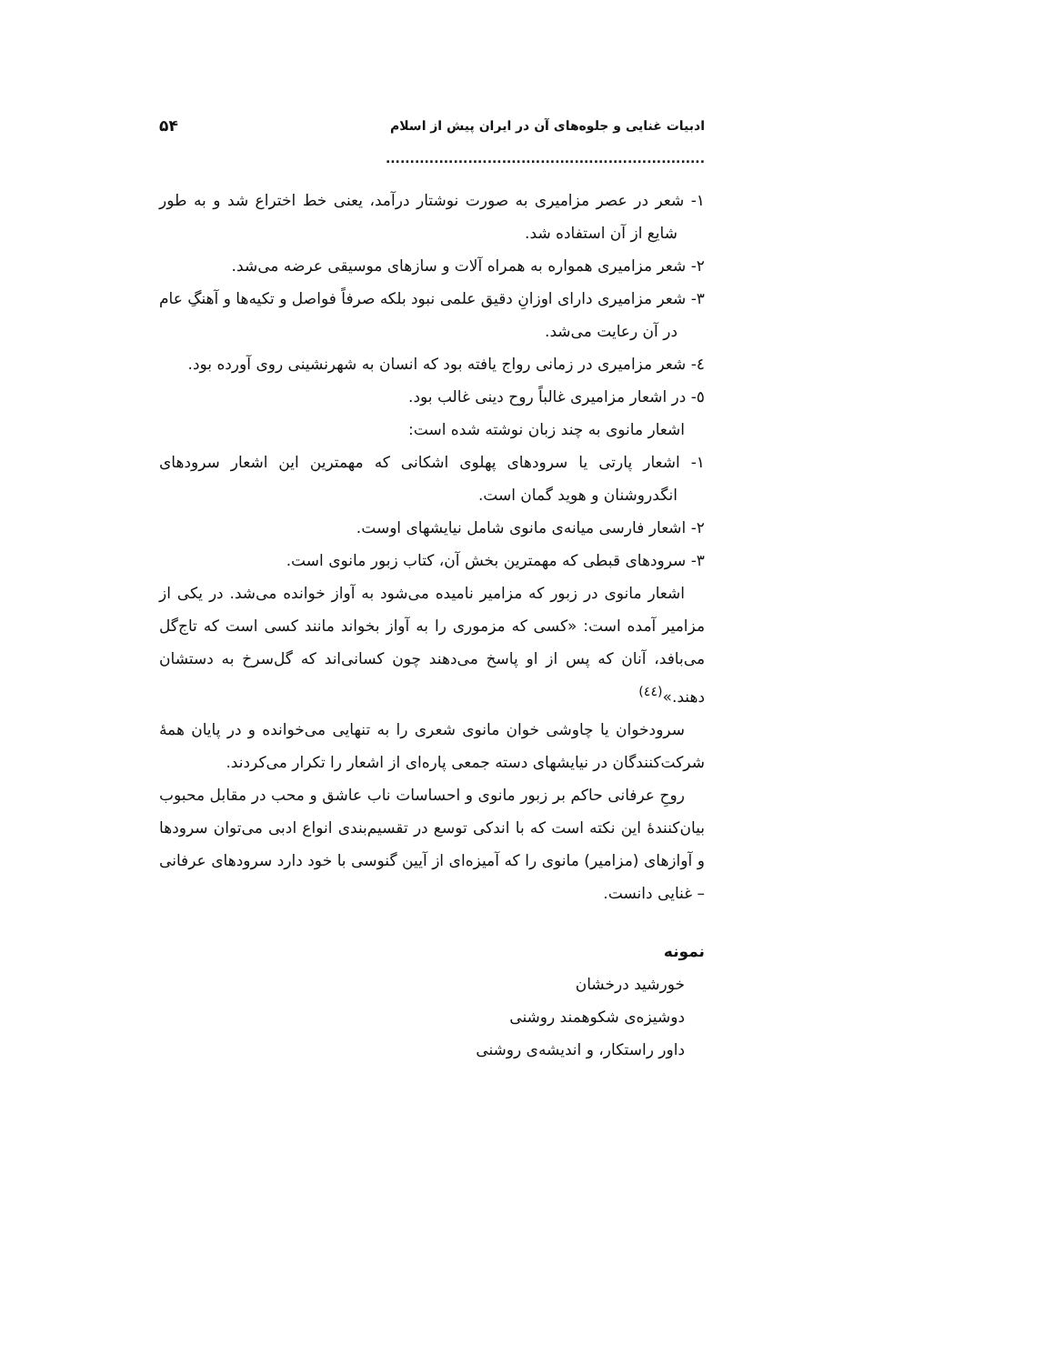ادبیات غنایی و جلوه‌های آن در ایران پیش از اسلام .................................................................. ۵۴
۱- شعر در عصر مزامیری به صورت نوشتار درآمد، یعنی خط اختراع شد و به طور شایع از آن استفاده شد.
۲- شعر مزامیری همواره به همراه آلات و سازهای موسیقی عرضه می‌شد.
۳- شعر مزامیری دارای اوزانِ دقیق علمی نبود بلکه صرفاً فواصل و تکیه‌ها و آهنگِ عام در آن رعایت می‌شد.
٤- شعر مزامیری در زمانی رواج یافته بود که انسان به شهرنشینی روی آورده بود.
٥- در اشعار مزامیری غالباً روح دینی غالب بود.
اشعار مانوی به چند زبان نوشته شده است:
۱- اشعار پارتی یا سرودهای پهلوی اشکانی که مهمترین این اشعار سرودهای انگدروشنان و هوید گمان است.
۲- اشعار فارسی میانه‌ی مانوی شامل نیایشهای اوست.
۳- سرودهای قبطی که مهمترین بخش آن، کتاب زبور مانوی است.
اشعار مانوی در زبور که مزامیر نامیده می‌شود به آواز خوانده می‌شد. در یکی از مزامیر آمده است: «کسی که مزموری را به آواز بخواند مانند کسی است که تاج‌گل می‌بافد، آنان که پس از او پاسخ می‌دهند چون کسانی‌اند که گل‌سرخ به دستشان دهند.»<sup>(٤٤)</sup>
سرودخوان یا چاوشی خوان مانوی شعری را به تنهایی می‌خوانده و در پایان همهٔ شرکت‌کنندگان در نیایشهای دسته جمعی پاره‌ای از اشعار را تکرار می‌کردند.
روحِ عرفانی حاکم بر زبور مانوی و احساسات ناب عاشق و محب در مقابل محبوب بیان‌کنندهٔ این نکته است که با اندکی توسع در تقسیم‌بندی انواع ادبی می‌توان سرودها و آوازهای (مزامیر) مانوی را که آمیزه‌ای از آیین گنوسی با خود دارد سرودهای عرفانی – غنایی دانست.
نمونه
خورشید درخشان
دوشیزه‌ی شکوهمند روشنی
داور راستکار، و اندیشه‌ی روشنی